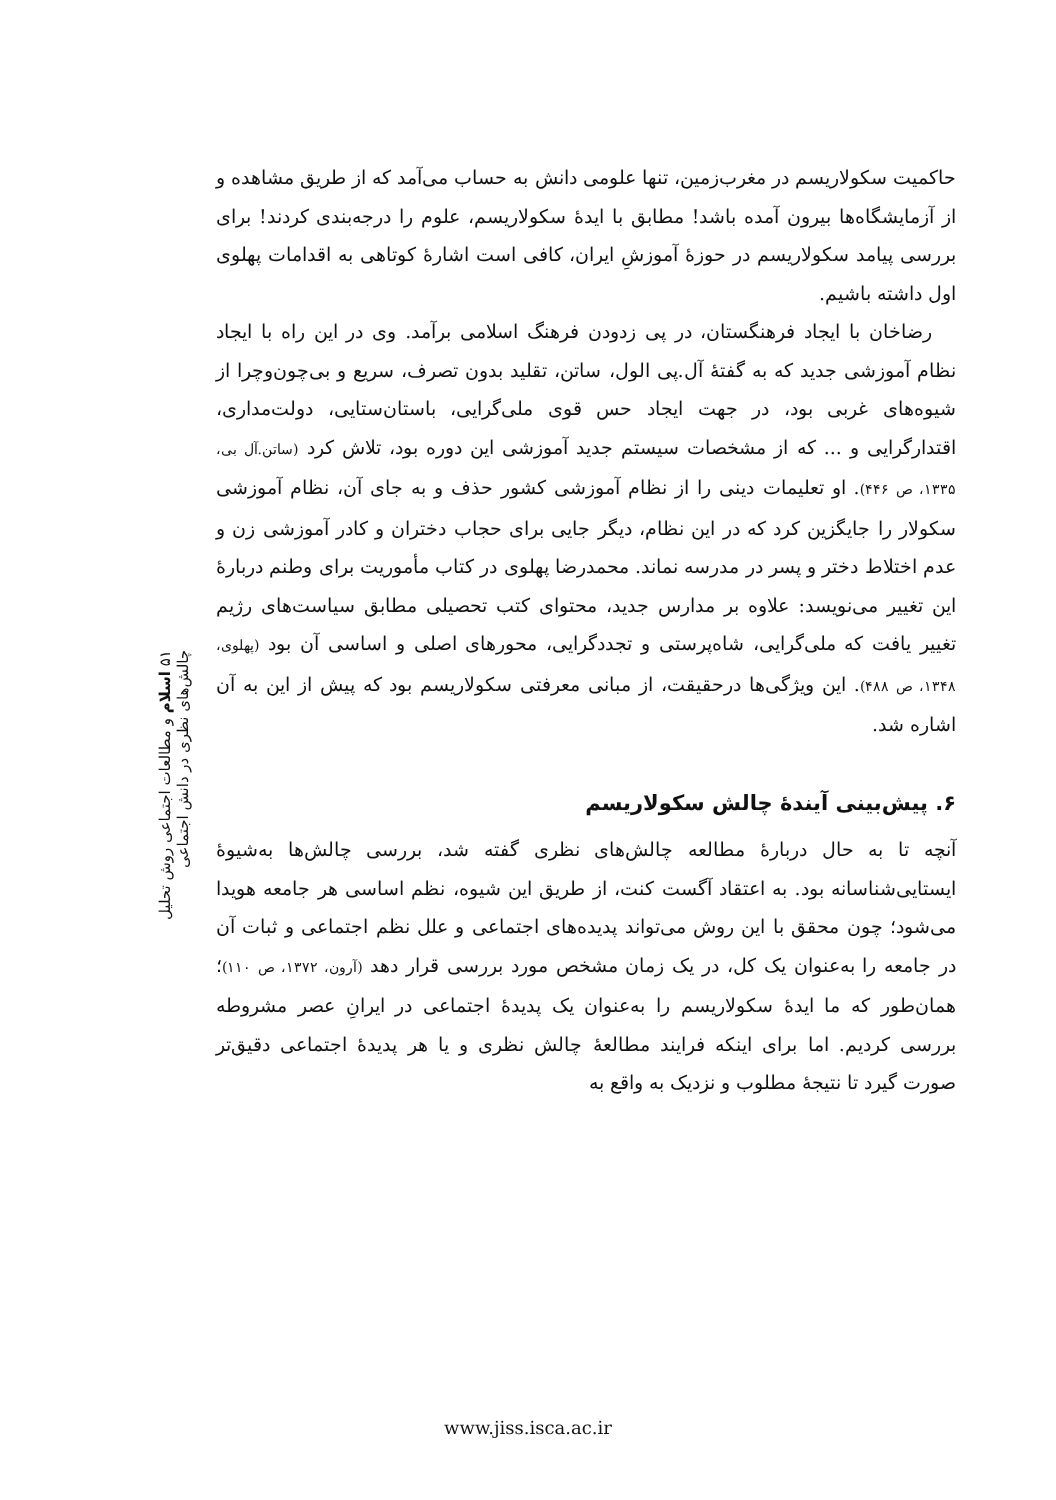حاکمیت سکولاریسم در مغرب‌زمین، تنها علومی دانش به حساب می‌آمد که از طریق مشاهده و از آزمایشگاه‌ها بیرون آمده باشد! مطابق با ایدهٔ سکولاریسم، علوم را درجه‌بندی کردند! برای بررسی پیامد سکولاریسم در حوزهٔ آموزشِ ایران، کافی است اشارهٔ کوتاهی به اقدامات پهلوی اول داشته باشیم.
رضاخان با ایجاد فرهنگستان، در پی زدودن فرهنگ اسلامی برآمد. وی در این راه با ایجاد نظام آموزشی جدید که به گفتهٔ آل.پی الول، ساتن، تقلید بدون تصرف، سریع و بی‌چون‌وچرا از شیوه‌های غربی بود، در جهت ایجاد حس قوی ملی‌گرایی، باستان‌ستایی، دولت‌مداری، اقتدارگرایی و ... که از مشخصات سیستم جدید آموزشی این دوره بود، تلاش کرد (ساتن.آل بی، ۱۳۳۵، ص ۴۴۶). او تعلیمات دینی را از نظام آموزشی کشور حذف و به جای آن، نظام آموزشی سکولار را جایگزین کرد که در این نظام، دیگر جایی برای حجاب دختران و کادر آموزشی زن و عدم اختلاط دختر و پسر در مدرسه نماند. محمدرضا پهلوی در کتاب مأموریت برای وطنم دربارهٔ این تغییر می‌نویسد: علاوه بر مدارس جدید، محتوای کتب تحصیلی مطابق سیاست‌های رژیم تغییر یافت که ملی‌گرایی، شاه‌پرستی و تجددگرایی، محورهای اصلی و اساسی آن بود (پهلوی، ۱۳۴۸، ص ۴۸۸). این ویژگی‌ها درحقیقت، از مبانی معرفتی سکولاریسم بود که پیش از این به آن اشاره شد.
۶. پیش‌بینی آیندهٔ چالش سکولاریسم
آنچه تا به حال دربارهٔ مطالعه چالش‌های نظری گفته شد، بررسی چالش‌ها به‌شیوهٔ ایستایی‌شناسانه بود. به اعتقاد آگست کنت، از طریق این شیوه، نظم اساسی هر جامعه هویدا می‌شود؛ چون محقق با این روش می‌تواند پدیده‌های اجتماعی و علل نظم اجتماعی و ثبات آن در جامعه را به‌عنوان یک کل، در یک زمان مشخص مورد بررسی قرار دهد (آرون، ۱۳۷۲، ص ۱۱۰)؛ همان‌طور که ما ایدهٔ سکولاریسم را به‌عنوان یک پدیدهٔ اجتماعی در ایرانِ عصر مشروطه بررسی کردیم. اما برای اینکه فرایند مطالعهٔ چالش نظری و یا هر پدیدهٔ اجتماعی دقیق‌تر صورت گیرد تا نتیجهٔ مطلوب و نزدیک به واقع به
۵۱ اسلام و مطالعات اجتماعی روش تحلیل چالش‌های نظری در دانش اجتماعی
www.jiss.isca.ac.ir